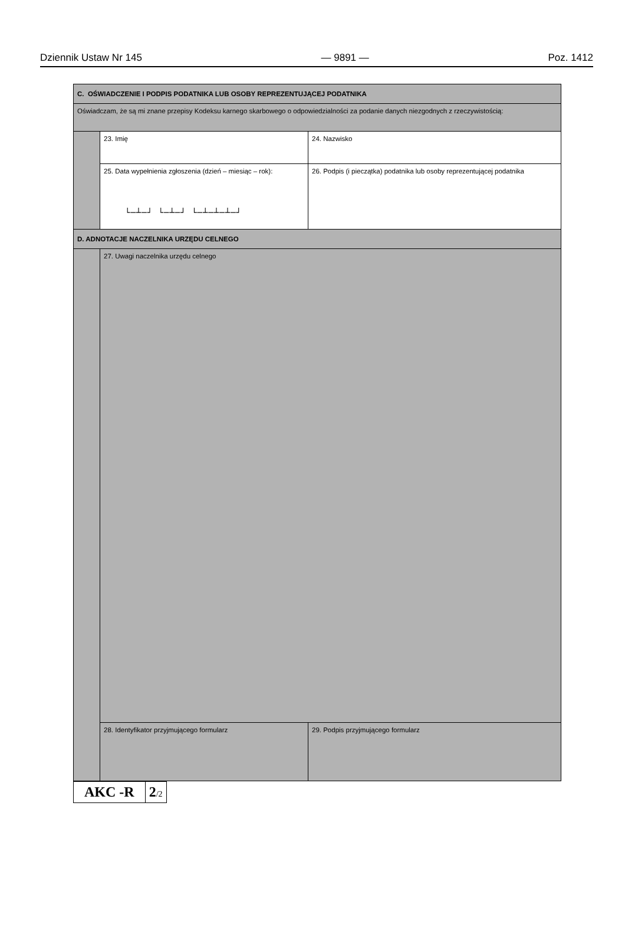Dziennik Ustaw Nr 145 — 9891 — Poz. 1412
| C. OŚWIADCZENIE I PODPIS PODATNIKA LUB OSOBY REPREZENTUJĄCEJ PODATNIKA | | |
| Oświadczam, że są mi znane przepisy Kodeksu karnego skarbowego o odpowiedzialności za podanie danych niezgodnych z rzeczywistością: | | |
| | 23. Imię | 24. Nazwisko |
| | 25. Data wypełnienia zgłoszenia (dzień – miesiąc – rok): └─┴─┘ └─┴─┘ └─┴─┴─┴─┘ | 26. Podpis (i pieczątka) podatnika lub osoby reprezentującej podatnika |
| D. ADNOTACJE NACZELNIKA URZĘDU CELNEGO | | |
| | 27. Uwagi naczelnika urzędu celnego | |
| | 28. Identyfikator przyjmującego formularz | 29. Podpis przyjmującego formularz |
| AKC -R | 2 /2 |